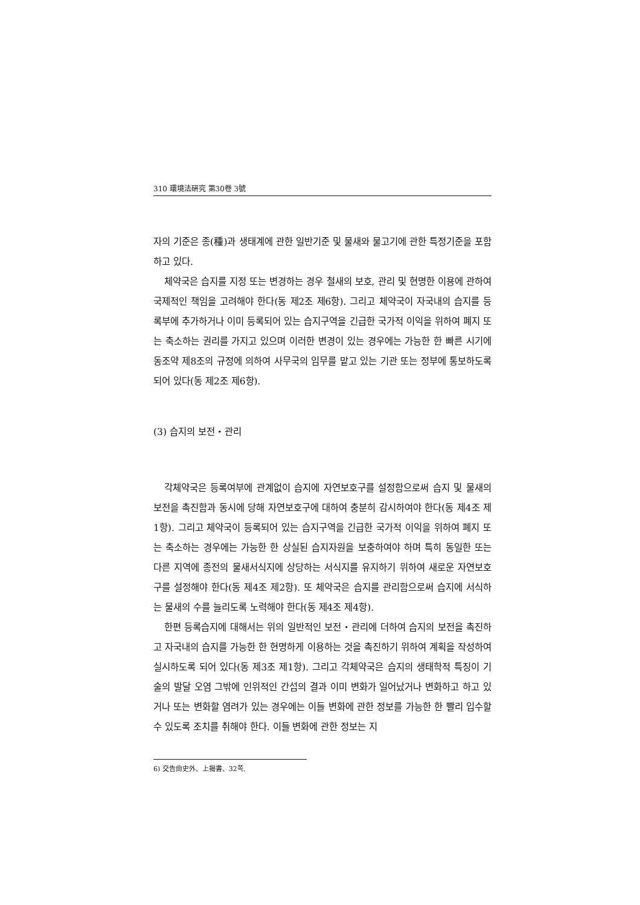310 環境法硏究 第30卷 3號
자의 기준은 종(種)과 생태계에 관한 일반기준 및 물새와 물고기에 관한 특정기준을 포함하고 있다.
체약국은 습지를 지정 또는 변경하는 경우 철새의 보호, 관리 및 현명한 이용에 관하여 국제적인 책임을 고려해야 한다(동 제2조 제6항). 그리고 체약국이 자국내의 습지를 등록부에 추가하거나 이미 등록되어 있는 습지구역을 긴급한 국가적 이익을 위하여 폐지 또는 축소하는 권리를 가지고 있으며 이러한 변경이 있는 경우에는 가능한 한 빠른 시기에 동조약 제8조의 규정에 의하여 사무국의 임무를 맡고 있는 기관 또는 정부에 통보하도록 되어 있다(동 제2조 제6항).
(3) 습지의 보전・관리
각체약국은 등록여부에 관계없이 습지에 자연보호구를 설정함으로써 습지 및 물새의 보전을 촉진함과 동시에 당해 자연보호구에 대하여 충분히 감시하여야 한다(동 제4조 제1항). 그리고 체약국이 등록되어 있는 습지구역을 긴급한 국가적 이익을 위하여 폐지 또는 축소하는 경우에는 가능한 한 상실된 습지자원을 보충하여야 하며 특히 동일한 또는 다른 지역에 종전의 물새서식지에 상당하는 서식지를 유지하기 위하여 새로운 자연보호구를 설정해야 한다(동 제4조 제2항). 또 체약국은 습지를 관리함으로써 습지에 서식하는 물새의 수를 늘리도록 노력해야 한다(동 제4조 제4항).
한편 등록습지에 대해서는 위의 일반적인 보전・관리에 더하여 습지의 보전을 촉진하고 자국내의 습지를 가능한 한 현명하게 이용하는 것을 촉진하기 위하여 계획을 작성하여 실시하도록 되어 있다(동 제3조 제1항). 그리고 각체약국은 습지의 생태학적 특징이 기술의 발달 오염 그밖에 인위적인 간섭의 결과 이미 변화가 일어났거나 변화하고 하고 있거나 또는 변화할 염려가 있는 경우에는 이들 변화에 관한 정보를 가능한 한 빨리 입수할 수 있도록 조치를 취해야 한다. 이들 변화에 관한 정보는 지
6) 交告尙史外、上揭書、32쪽.